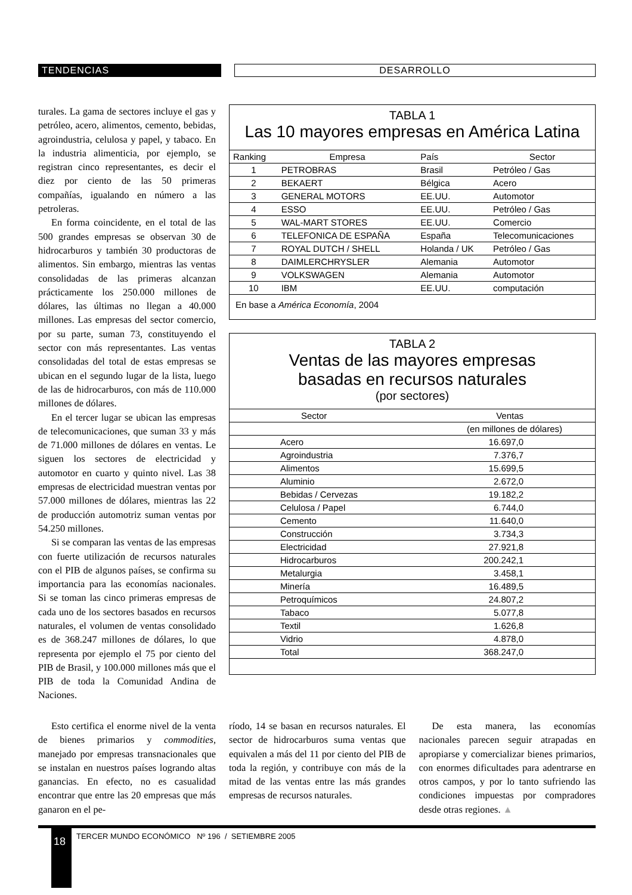TENDENCIAS DESARROLLO
turales. La gama de sectores incluye el gas y petróleo, acero, alimentos, cemento, bebidas, agroindustria, celulosa y papel, y tabaco. En la industria alimenticia, por ejemplo, se registran cinco representantes, es decir el diez por ciento de las 50 primeras compañías, igualando en número a las petroleras.
En forma coincidente, en el total de las 500 grandes empresas se observan 30 de hidrocarburos y también 30 productoras de alimentos. Sin embargo, mientras las ventas consolidadas de las primeras alcanzan prácticamente los 250.000 millones de dólares, las últimas no llegan a 40.000 millones. Las empresas del sector comercio, por su parte, suman 73, constituyendo el sector con más representantes. Las ventas consolidadas del total de estas empresas se ubican en el segundo lugar de la lista, luego de las de hidrocarburos, con más de 110.000 millones de dólares.
En el tercer lugar se ubican las empresas de telecomunicaciones, que suman 33 y más de 71.000 millones de dólares en ventas. Le siguen los sectores de electricidad y automotor en cuarto y quinto nivel. Las 38 empresas de electricidad muestran ventas por 57.000 millones de dólares, mientras las 22 de producción automotriz suman ventas por 54.250 millones.
Si se comparan las ventas de las empresas con fuerte utilización de recursos naturales con el PIB de algunos países, se confirma su importancia para las economías nacionales. Si se toman las cinco primeras empresas de cada uno de los sectores basados en recursos naturales, el volumen de ventas consolidado es de 368.247 millones de dólares, lo que representa por ejemplo el 75 por ciento del PIB de Brasil, y 100.000 millones más que el PIB de toda la Comunidad Andina de Naciones.
TABLA 1
Las 10 mayores empresas en América Latina
| Ranking | Empresa | País | Sector |
| --- | --- | --- | --- |
| 1 | PETROBRAS | Brasil | Petróleo / Gas |
| 2 | BEKAERT | Bélgica | Acero |
| 3 | GENERAL MOTORS | EE.UU. | Automotor |
| 4 | ESSO | EE.UU. | Petróleo / Gas |
| 5 | WAL-MART STORES | EE.UU. | Comercio |
| 6 | TELEFONICA DE ESPAÑA | España | Telecomunicaciones |
| 7 | ROYAL DUTCH / SHELL | Holanda / UK | Petróleo / Gas |
| 8 | DAIMLERCHRYSLER | Alemania | Automotor |
| 9 | VOLKSWAGEN | Alemania | Automotor |
| 10 | IBM | EE.UU. | computación |
En base a América Economía, 2004
TABLA 2
Ventas de las mayores empresas
basadas en recursos naturales
(por sectores)
| Sector | Ventas |
| --- | --- |
| | (en millones de dólares) |
| Acero | 16.697,0 |
| Agroindustria | 7.376,7 |
| Alimentos | 15.699,5 |
| Aluminio | 2.672,0 |
| Bebidas / Cervezas | 19.182,2 |
| Celulosa / Papel | 6.744,0 |
| Cemento | 11.640,0 |
| Construcción | 3.734,3 |
| Electricidad | 27.921,8 |
| Hidrocarburos | 200.242,1 |
| Metalurgia | 3.458,1 |
| Minería | 16.489,5 |
| Petroquímicos | 24.807,2 |
| Tabaco | 5.077,8 |
| Textil | 1.626,8 |
| Vidrio | 4.878,0 |
| Total | 368.247,0 |
Esto certifica el enorme nivel de la venta de bienes primarios y commodities, manejado por empresas transnacionales que se instalan en nuestros países logrando altas ganancias. En efecto, no es casualidad encontrar que entre las 20 empresas que más ganaron en el pe-
ríodo, 14 se basan en recursos naturales. El sector de hidrocarburos suma ventas que equivalen a más del 11 por ciento del PIB de toda la región, y contribuye con más de la mitad de las ventas entre las más grandes empresas de recursos naturales.
De esta manera, las economías nacionales parecen seguir atrapadas en apropiarse y comercializar bienes primarios, con enormes dificultades para adentrarse en otros campos, y por lo tanto sufriendo las condiciones impuestas por compradores desde otras regiones. ▲
18
TERCER MUNDO ECONÓMICO Nº 196 / SETIEMBRE 2005